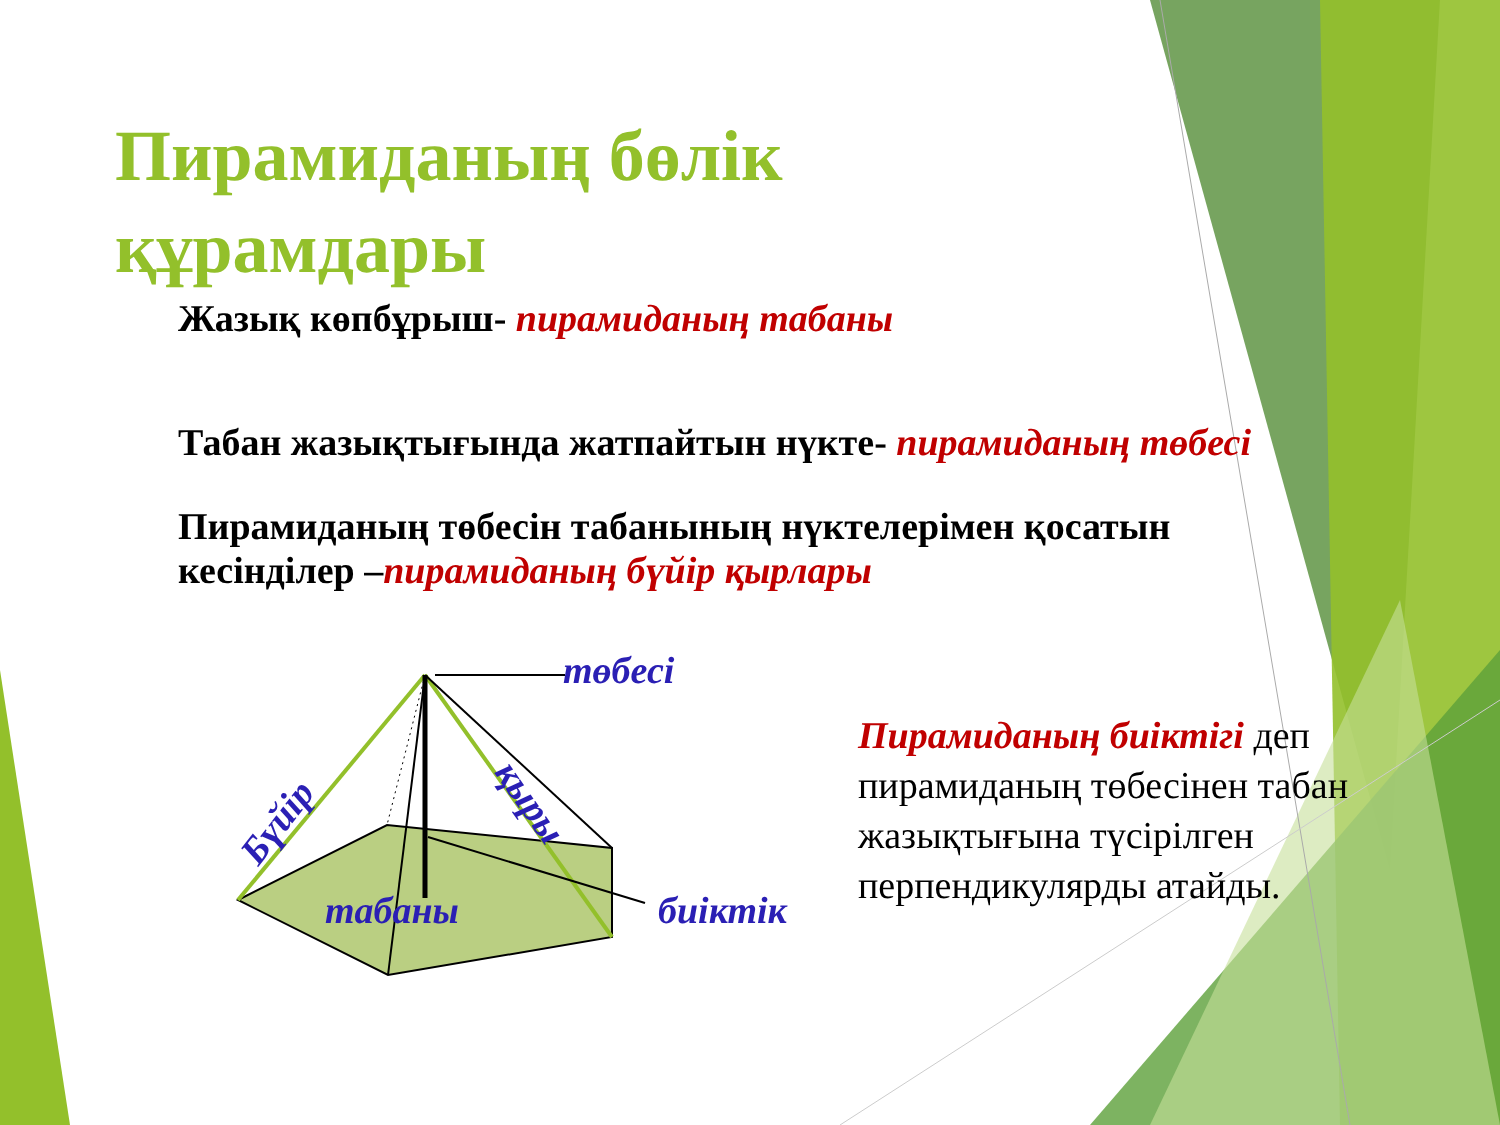Пирамиданың бөлік
құрамдары
Жазық көпбұрыш- пирамиданың табаны
Табан жазықтығында жатпайтын нүкте- пирамиданың төбесі
Пирамиданың төбесін табанының нүктелерімен қосатын
кесінділер –пирамиданың бүйір қырлары
төбесі
Бүйір қыры
табаны биіктік
Пирамиданың биіктігі деп пирамиданың төбесінен табан жазықтығына түсірілген перпендикулярды атайды.